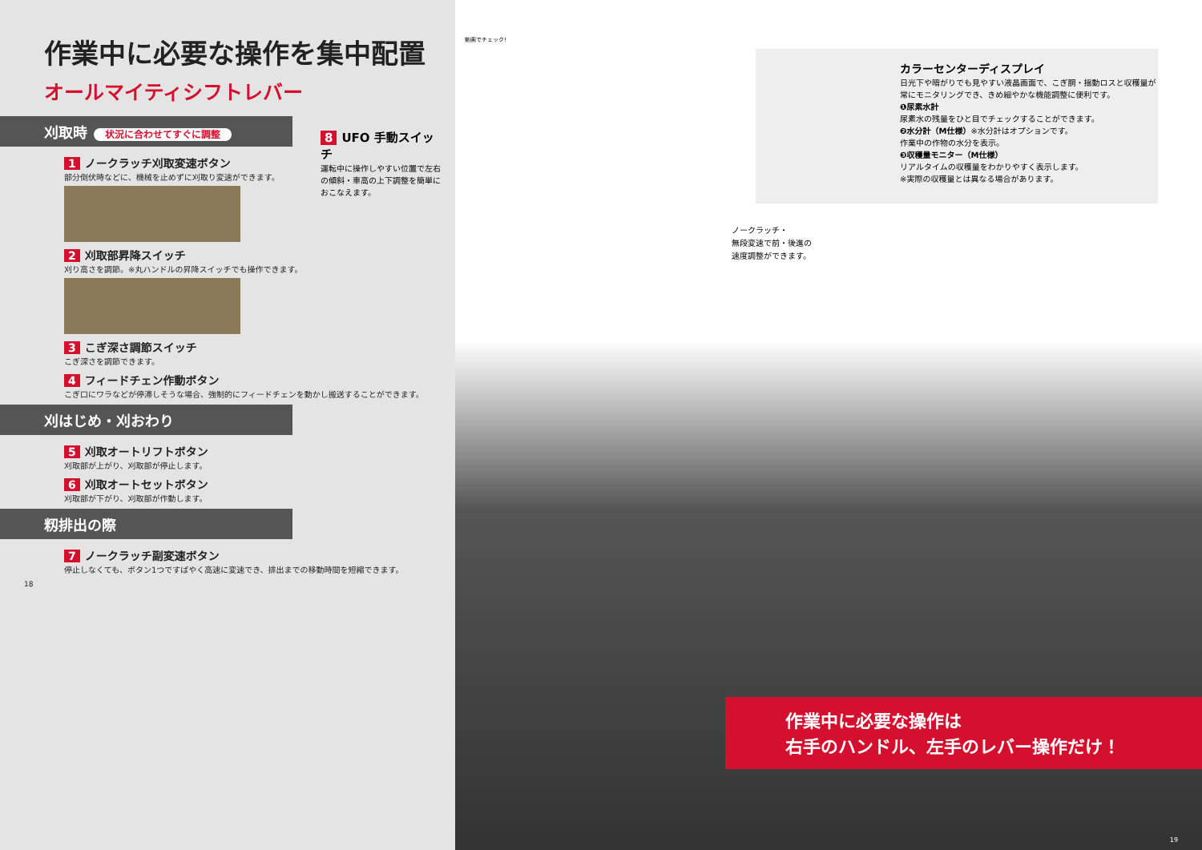作業中に必要な操作を集中配置
オールマイティシフトレバー
刈取時 状況に合わせてすぐに調整
1 ノークラッチ刈取変速ボタン
部分倒伏時などに、機械を止めずに刈取り変速ができます。
2 刈取部昇降スイッチ
刈り高さを調節。※丸ハンドルの昇降スイッチでも操作できます。
3 こぎ深さ調節スイッチ
こぎ深さを調節できます。
4 フィードチェン作動ボタン
こぎ口にワラなどが停滞しそうな場合、強制的にフィードチェンを動かし搬送することができます。
刈はじめ・刈おわり
5 刈取オートリフトボタン
刈取部が上がり、刈取部が停止します。
6 刈取オートセットボタン
刈取部が下がり、刈取部が作動します。
籾排出の際
7 ノークラッチ副変速ボタン
停止しなくても、ボタン1つですばやく高速に変速でき、排出までの移動時間を短縮できます。
18
8 UFO 手動スイッチ
運転中に操作しやすい位置で左右の傾斜・車高の上下調整を簡単におこなえます。
動画でチェック!
ノークラッチ・
無段変速で前・後進の
速度調整ができます。
19
カラーセンターディスプレイ
日光下や暗がりでも見やすい液晶画面で、こぎ胴・揺動ロスと収穫量が常にモニタリングでき、きめ細やかな機能調整に便利です。
❶尿素水計
尿素水の残量をひと目でチェックすることができます。
❷水分計（M仕様）※水分計はオプションです。
作業中の作物の水分を表示。
❸収穫量モニター（M仕様）
リアルタイムの収穫量をわかりやすく表示します。
※実際の収穫量とは異なる場合があります。
作業中に必要な操作は
右手のハンドル、左手のレバー操作だけ！